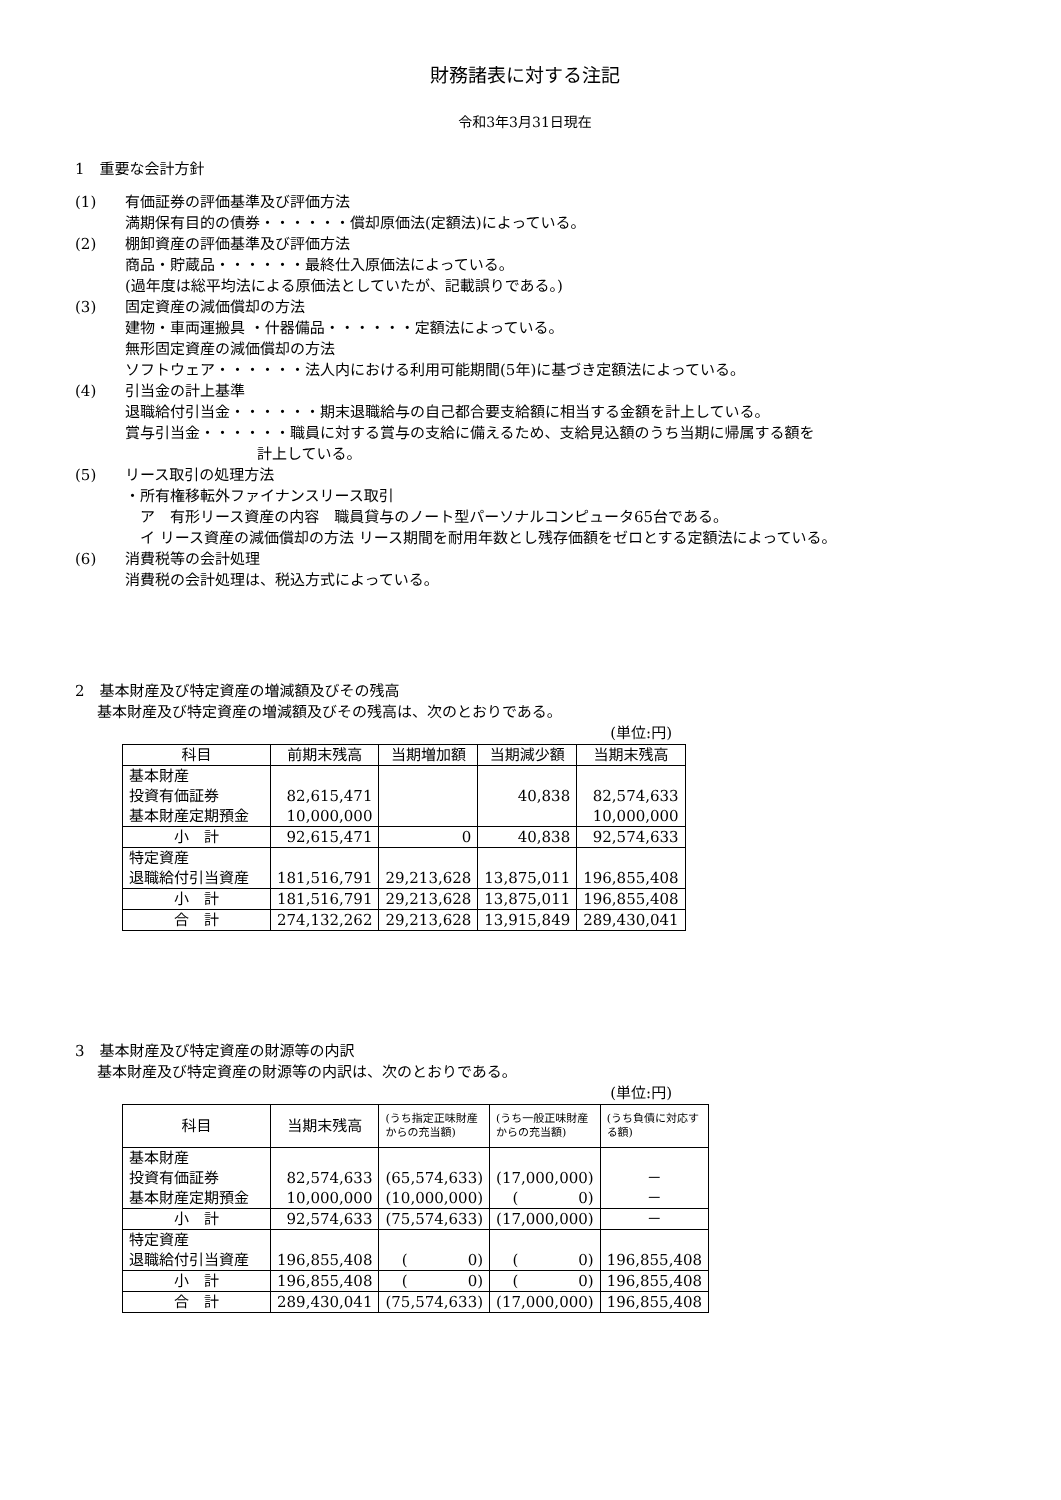財務諸表に対する注記
令和3年3月31日現在
1　重要な会計方針
(1) 有価証券の評価基準及び評価方法
満期保有目的の債券・・・・・・償却原価法(定額法)によっている。
(2) 棚卸資産の評価基準及び評価方法
商品・貯蔵品・・・・・・最終仕入原価法によっている。
(過年度は総平均法による原価法としていたが、記載誤りである。)
(3) 固定資産の減価償却の方法
建物・車両運搬具 ・什器備品・・・・・・定額法によっている。
無形固定資産の減価償却の方法
ソフトウェア・・・・・・法人内における利用可能期間(5年)に基づき定額法によっている。
(4) 引当金の計上基準
退職給付引当金・・・・・・期末退職給与の自己都合要支給額に相当する金額を計上している。
賞与引当金・・・・・・職員に対する賞与の支給に備えるため、支給見込額のうち当期に帰属する額を
計上している。
(5) リース取引の処理方法
・所有権移転外ファイナンスリース取引
　ア　有形リース資産の内容　職員貸与のノート型パーソナルコンピュータ65台である。
　イ リース資産の減価償却の方法 リース期間を耐用年数とし残存価額をゼロとする定額法によっている。
(6) 消費税等の会計処理
消費税の会計処理は、税込方式によっている。
2　基本財産及び特定資産の増減額及びその残高
基本財産及び特定資産の増減額及びその残高は、次のとおりである。
(単位:円)
| 科目 | 前期末残高 | 当期増加額 | 当期減少額 | 当期末残高 |
| --- | --- | --- | --- | --- |
| 基本財産 投資有価証券 基本財産定期預金 | 82,615,471 10,000,000 | | 40,838 | 82,574,633 10,000,000 |
| 小 計 | 92,615,471 | 0 | 40,838 | 92,574,633 |
| 特定資産 退職給付引当資産 | 181,516,791 | 29,213,628 | 13,875,011 | 196,855,408 |
| 小 計 | 181,516,791 | 29,213,628 | 13,875,011 | 196,855,408 |
| 合 計 | 274,132,262 | 29,213,628 | 13,915,849 | 289,430,041 |
3　基本財産及び特定資産の財源等の内訳
基本財産及び特定資産の財源等の内訳は、次のとおりである。
(単位:円)
| 科目 | 当期末残高 | (うち指定正味財産からの充当額) | (うち一般正味財産からの充当額) | (うち負債に対応する額) |
| --- | --- | --- | --- | --- |
| 基本財産 投資有価証券 基本財産定期預金 | 82,574,633 10,000,000 | (65,574,633) (10,000,000) | (17,000,000) ( 0) | － － |
| 小 計 | 92,574,633 | (75,574,633) | (17,000,000) | － |
| 特定資産 退職給付引当資産 | 196,855,408 | ( 0) | ( 0) | 196,855,408 |
| 小 計 | 196,855,408 | ( 0) | ( 0) | 196,855,408 |
| 合 計 | 289,430,041 | (75,574,633) | (17,000,000) | 196,855,408 |